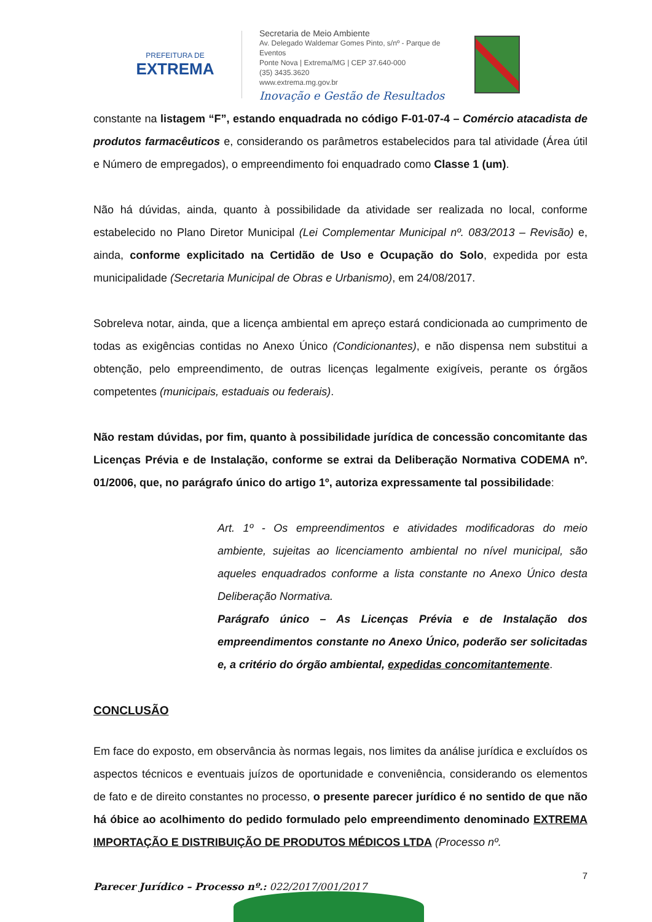PREFEITURA DE
EXTREMA
Secretaria de Meio Ambiente
Av. Delegado Waldemar Gomes Pinto, s/nº - Parque de Eventos
Ponte Nova | Extrema/MG | CEP 37.640-000
(35) 3435.3620
www.extrema.mg.gov.br
Inovação e Gestão de Resultados
constante na listagem “F”, estando enquadrada no código F-01-07-4 – Comércio atacadista de produtos farmacêuticos e, considerando os parâmetros estabelecidos para tal atividade (Área útil e Número de empregados), o empreendimento foi enquadrado como Classe 1 (um).
Não há dúvidas, ainda, quanto à possibilidade da atividade ser realizada no local, conforme estabelecido no Plano Diretor Municipal (Lei Complementar Municipal nº. 083/2013 – Revisão) e, ainda, conforme explicitado na Certidão de Uso e Ocupação do Solo, expedida por esta municipalidade (Secretaria Municipal de Obras e Urbanismo), em 24/08/2017.
Sobreleva notar, ainda, que a licença ambiental em apreço estará condicionada ao cumprimento de todas as exigências contidas no Anexo Único (Condicionantes), e não dispensa nem substitui a obtenção, pelo empreendimento, de outras licenças legalmente exigíveis, perante os órgãos competentes (municipais, estaduais ou federais).
Não restam dúvidas, por fim, quanto à possibilidade jurídica de concessão concomitante das Licenças Prévia e de Instalação, conforme se extrai da Deliberação Normativa CODEMA nº. 01/2006, que, no parágrafo único do artigo 1º, autoriza expressamente tal possibilidade:
Art. 1º - Os empreendimentos e atividades modificadoras do meio ambiente, sujeitas ao licenciamento ambiental no nível municipal, são aqueles enquadrados conforme a lista constante no Anexo Único desta Deliberação Normativa.
Parágrafo único – As Licenças Prévia e de Instalação dos empreendimentos constante no Anexo Único, poderão ser solicitadas e, a critério do órgão ambiental, expedidas concomitantemente.
CONCLUSÃO
Em face do exposto, em observância às normas legais, nos limites da análise jurídica e excluídos os aspectos técnicos e eventuais juízos de oportunidade e conveniência, considerando os elementos de fato e de direito constantes no processo, o presente parecer jurídico é no sentido de que não há óbice ao acolhimento do pedido formulado pelo empreendimento denominado EXTREMA IMPORTAÇÃO E DISTRIBUIÇÃO DE PRODUTOS MÉDICOS LTDA (Processo nº.
7
Parecer Jurídico – Processo nº.: 022/2017/001/2017